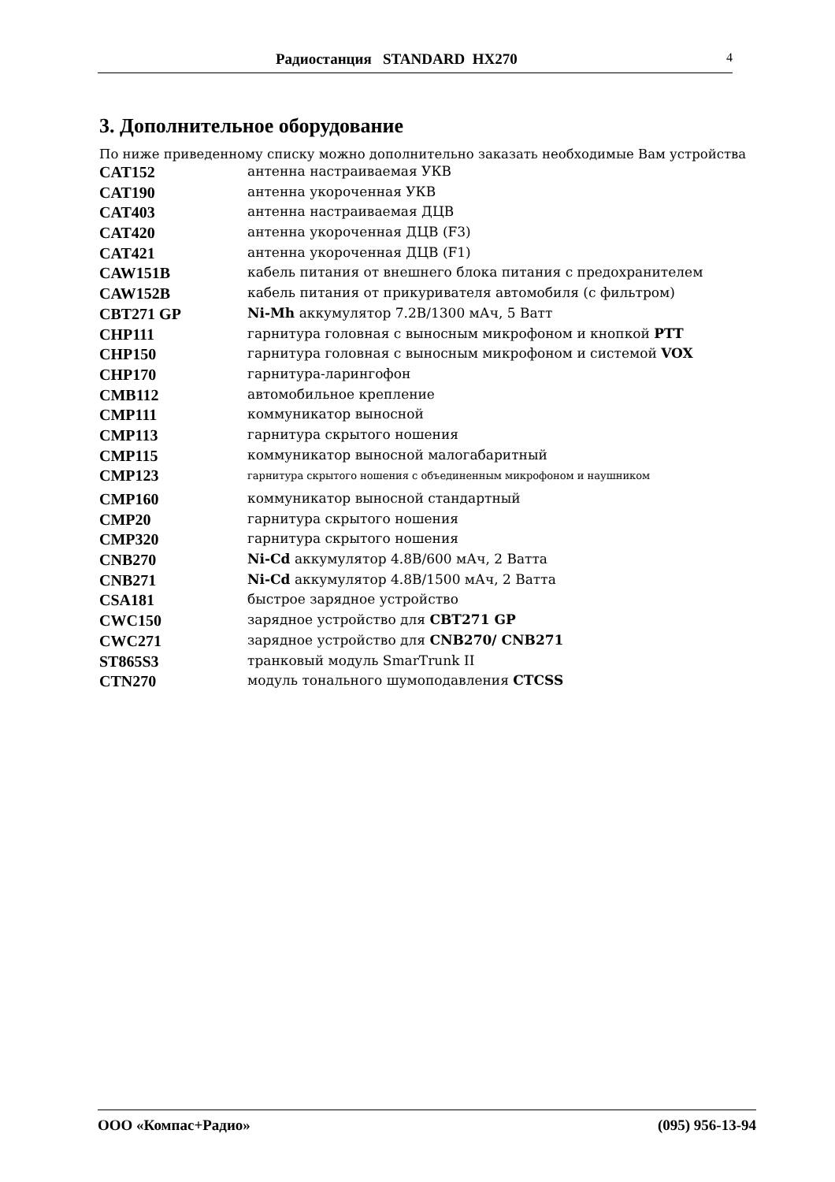Радиостанция STANDARD HX270 4
3. Дополнительное оборудование
По ниже приведенному списку можно дополнительно заказать необходимые Вам устройства
| CAT152 | антенна настраиваемая УКВ |
| CAT190 | антенна укороченная УКВ |
| CAT403 | антенна настраиваемая ДЦВ |
| CAT420 | антенна укороченная ДЦВ (F3) |
| CAT421 | антенна укороченная ДЦВ (F1) |
| CAW151B | кабель питания от внешнего блока питания с предохранителем |
| CAW152B | кабель питания от прикуривателя автомобиля (с фильтром) |
| CBT271 GP | Ni-Mh аккумулятор 7.2В/1300 мАч, 5 Ватт |
| CHP111 | гарнитура головная с выносным микрофоном и кнопкой PTT |
| CHP150 | гарнитура головная с выносным микрофоном и системой VOX |
| CHP170 | гарнитура-ларингофон |
| CMB112 | автомобильное крепление |
| CMP111 | коммуникатор выносной |
| CMP113 | гарнитура скрытого ношения |
| CMP115 | коммуникатор выносной малогабаритный |
| CMP123 | гарнитура скрытого ношения с объединенным микрофоном и наушником |
| CMP160 | коммуникатор выносной стандартный |
| CMP20 | гарнитура скрытого ношения |
| CMP320 | гарнитура скрытого ношения |
| CNB270 | Ni-Cd аккумулятор 4.8В/600 мАч, 2 Ватта |
| CNB271 | Ni-Cd аккумулятор 4.8В/1500 мАч, 2 Ватта |
| CSA181 | быстрое зарядное устройство |
| CWC150 | зарядное устройство для CBT271 GP |
| CWC271 | зарядное устройство для CNB270/ CNB271 |
| ST865S3 | транковый модуль SmarTrunk II |
| CTN270 | модуль тонального шумоподавления CTCSS |
ООО «Компас+Радио» (095) 956-13-94